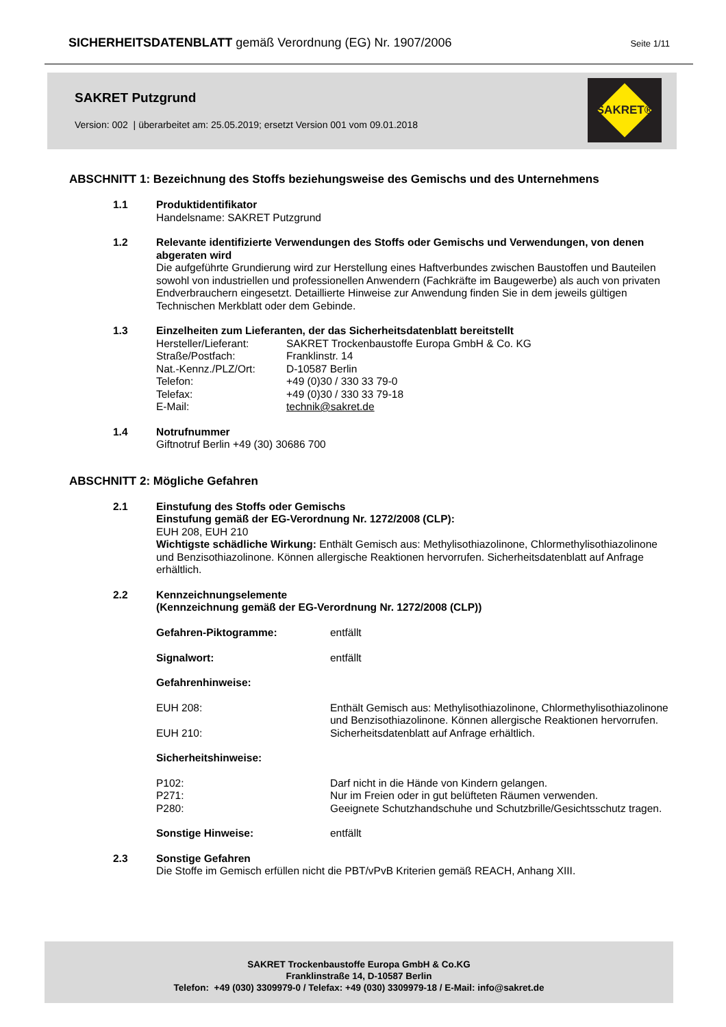SICHERHEITSDATENBLATT gemäß Verordnung (EG) Nr. 1907/2006 Seite 1/11
SAKRET Putzgrund
Version: 002 | überarbeitet am: 25.05.2019; ersetzt Version 001 vom 09.01.2018
SAKRET®
ABSCHNITT 1: Bezeichnung des Stoffs beziehungsweise des Gemischs und des Unternehmens
1.1 Produktidentifikator
Handelsname: SAKRET Putzgrund
1.2 Relevante identifizierte Verwendungen des Stoffs oder Gemischs und Verwendungen, von denen abgeraten wird
Die aufgeführte Grundierung wird zur Herstellung eines Haftverbundes zwischen Baustoffen und Bauteilen sowohl von industriellen und professionellen Anwendern (Fachkräfte im Baugewerbe) als auch von privaten Endverbrauchern eingesetzt. Detaillierte Hinweise zur Anwendung finden Sie in dem jeweils gültigen Technischen Merkblatt oder dem Gebinde.
1.3 Einzelheiten zum Lieferanten, der das Sicherheitsdatenblatt bereitstellt
| Hersteller/Lieferant: | SAKRET Trockenbaustoffe Europa GmbH & Co. KG |
| Straße/Postfach: | Franklinstr. 14 |
| Nat.-Kennz./PLZ/Ort: | D-10587 Berlin |
| Telefon: | +49 (0)30 / 330 33 79-0 |
| Telefax: | +49 (0)30 / 330 33 79-18 |
| E-Mail: | technik@sakret.de |
1.4 Notrufnummer
Giftnotruf Berlin +49 (30) 30686 700
ABSCHNITT 2: Mögliche Gefahren
2.1 Einstufung des Stoffs oder Gemischs
Einstufung gemäß der EG-Verordnung Nr. 1272/2008 (CLP):
EUH 208, EUH 210
Wichtigste schädliche Wirkung: Enthält Gemisch aus: Methylisothiazolinone, Chlormethylisothiazolinone und Benzisothiazolinone. Können allergische Reaktionen hervorrufen. Sicherheitsdatenblatt auf Anfrage erhältlich.
2.2 Kennzeichnungselemente
(Kennzeichnung gemäß der EG-Verordnung Nr. 1272/2008 (CLP))
| Gefahren-Piktogramme: | entfällt |
| Signalwort: | entfällt |
| Gefahrenhinweise: | |
| EUH 208: | Enthält Gemisch aus: Methylisothiazolinone, Chlormethylisothiazolinone und Benzisothiazolinone. Können allergische Reaktionen hervorrufen. |
| EUH 210: | Sicherheitsdatenblatt auf Anfrage erhältlich. |
| Sicherheitshinweise: | |
| P102: | Darf nicht in die Hände von Kindern gelangen. |
| P271: | Nur im Freien oder in gut belüfteten Räumen verwenden. |
| P280: | Geeignete Schutzhandschuhe und Schutzbrille/Gesichtsschutz tragen. |
| Sonstige Hinweise: | entfällt |
2.3 Sonstige Gefahren
Die Stoffe im Gemisch erfüllen nicht die PBT/vPvB Kriterien gemäß REACH, Anhang XIII.
SAKRET Trockenbaustoffe Europa GmbH & Co.KG
Franklinstraße 14, D-10587 Berlin
Telefon: +49 (030) 3309979-0 / Telefax: +49 (030) 3309979-18 / E-Mail: info@sakret.de